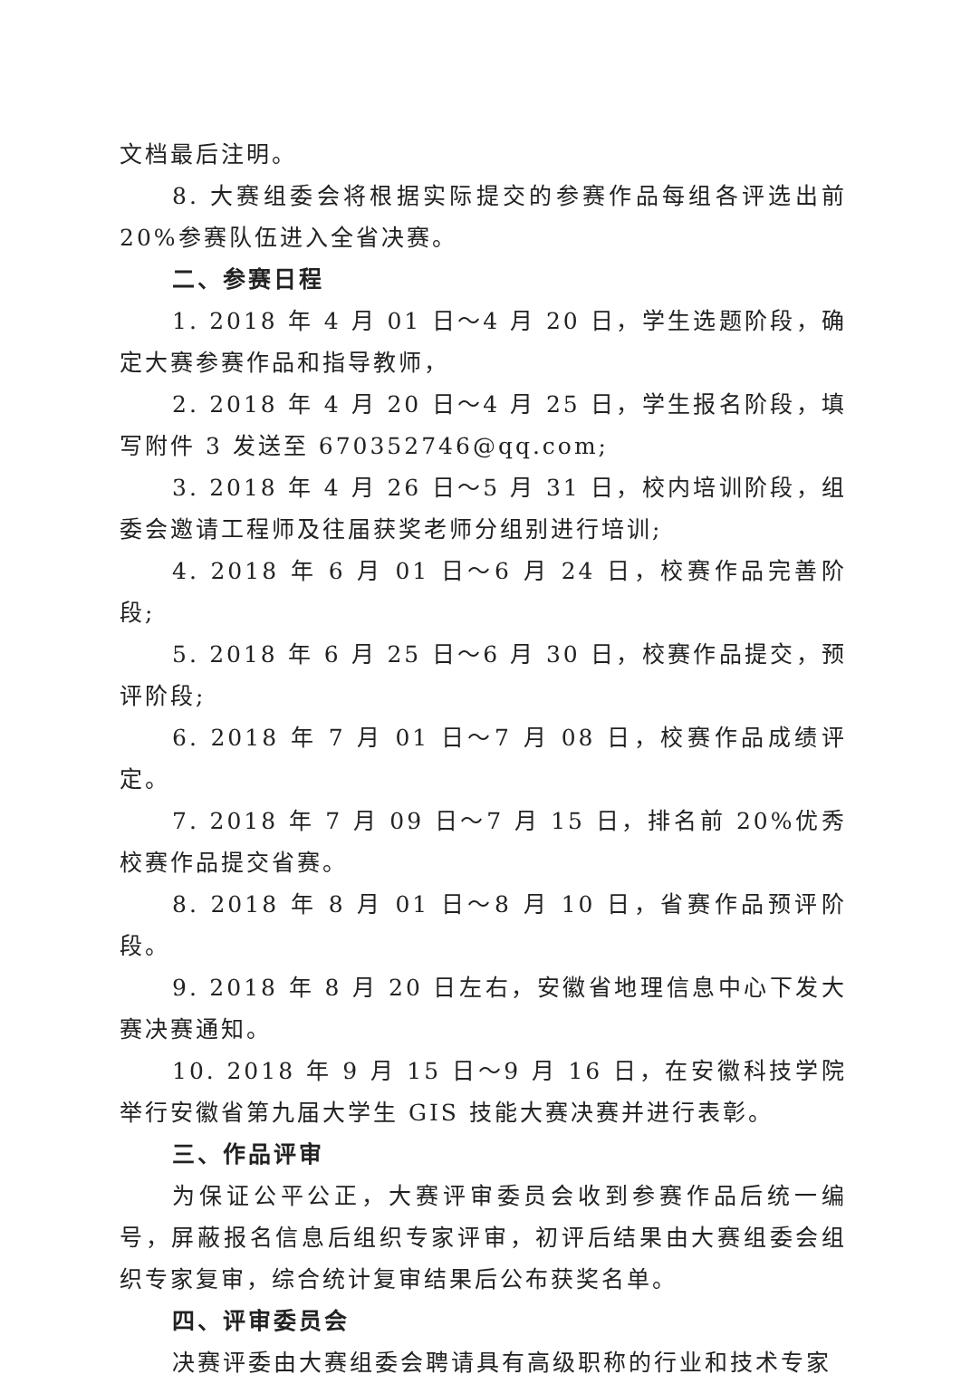文档最后注明。
8. 大赛组委会将根据实际提交的参赛作品每组各评选出前20%参赛队伍进入全省决赛。
二、参赛日程
1. 2018 年 4 月 01 日～4 月 20 日，学生选题阶段，确定大赛参赛作品和指导教师，
2. 2018 年 4 月 20 日～4 月 25 日，学生报名阶段，填写附件 3 发送至 670352746@qq.com;
3. 2018 年 4 月 26 日～5 月 31 日，校内培训阶段，组委会邀请工程师及往届获奖老师分组别进行培训;
4. 2018 年 6 月 01 日～6 月 24 日，校赛作品完善阶段;
5. 2018 年 6 月 25 日～6 月 30 日，校赛作品提交，预评阶段;
6. 2018 年 7 月 01 日～7 月 08 日，校赛作品成绩评定。
7. 2018 年 7 月 09 日～7 月 15 日，排名前 20%优秀校赛作品提交省赛。
8. 2018 年 8 月 01 日～8 月 10 日，省赛作品预评阶段。
9. 2018 年 8 月 20 日左右，安徽省地理信息中心下发大赛决赛通知。
10. 2018 年 9 月 15 日～9 月 16 日，在安徽科技学院举行安徽省第九届大学生 GIS 技能大赛决赛并进行表彰。
三、作品评审
为保证公平公正，大赛评审委员会收到参赛作品后统一编号，屏蔽报名信息后组织专家评审，初评后结果由大赛组委会组织专家复审，综合统计复审结果后公布获奖名单。
四、评审委员会
决赛评委由大赛组委会聘请具有高级职称的行业和技术专家